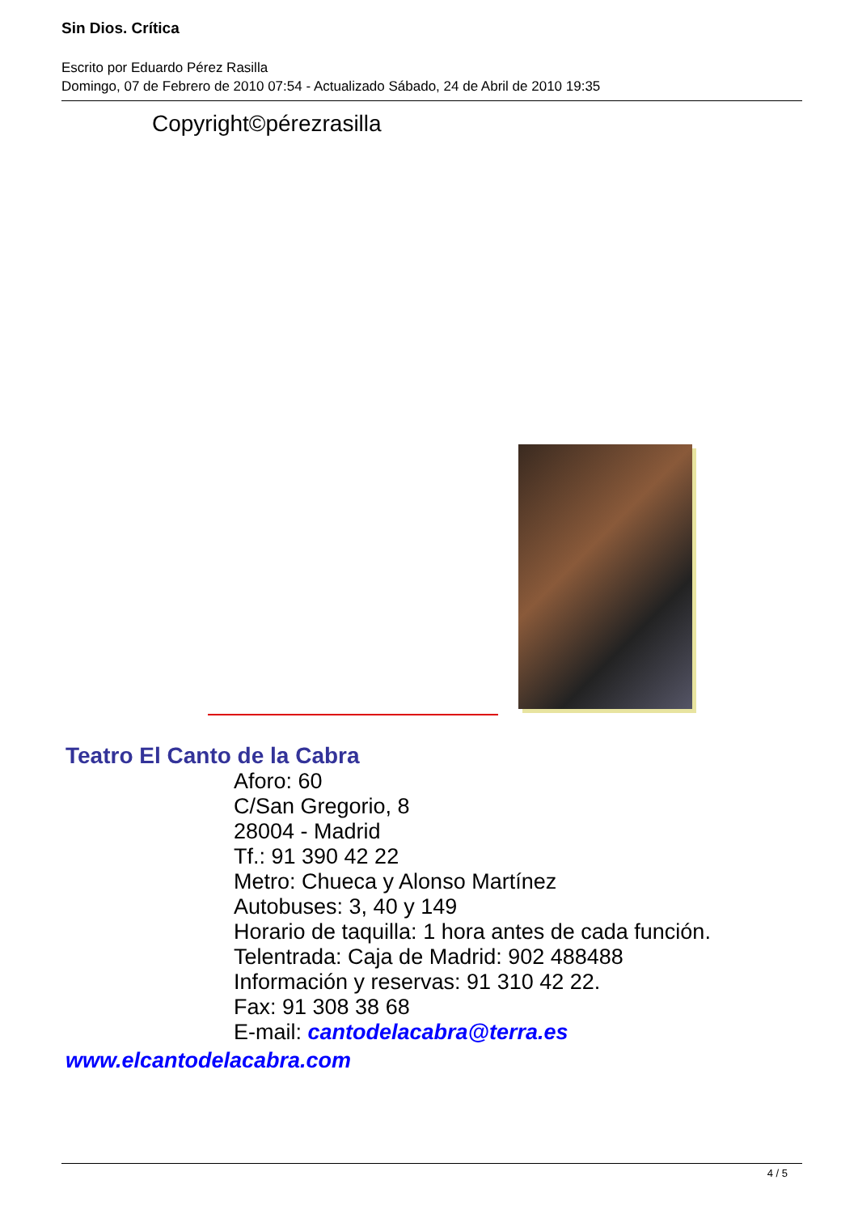Sin Dios. Crítica
Escrito por Eduardo Pérez Rasilla
Domingo, 07 de Febrero de 2010 07:54 - Actualizado Sábado, 24 de Abril de 2010 19:35
Copyright©pérezrasilla
Teatro El Canto de la Cabra
Aforo: 60
C/San Gregorio, 8
28004 - Madrid
Tf.: 91 390 42 22
Metro: Chueca y Alonso Martínez
Autobuses: 3, 40 y 149
Horario de taquilla: 1 hora antes de cada función.
Telentrada: Caja de Madrid: 902 488488
Información y reservas: 91 310 42 22.
Fax: 91 308 38 68
E-mail: cantodelacabra@terra.es
www.elcantodelacabra.com
4 / 5